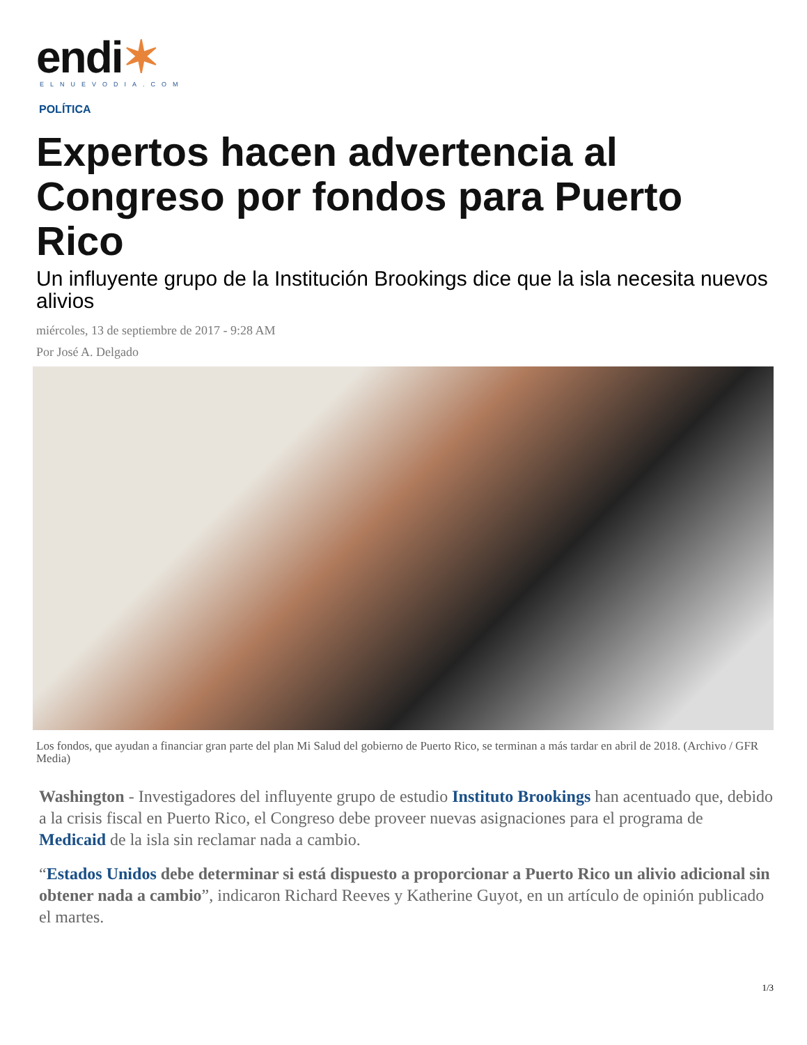endi✶
ELNUEVODIA.COM
POLÍTICA
Expertos hacen advertencia al Congreso por fondos para Puerto Rico
Un influyente grupo de la Institución Brookings dice que la isla necesita nuevos alivios
miércoles, 13 de septiembre de 2017 - 9:28 AM
Por José A. Delgado
Los fondos, que ayudan a financiar gran parte del plan Mi Salud del gobierno de Puerto Rico, se terminan a más tardar en abril de 2018. (Archivo / GFR Media)
Washington - Investigadores del influyente grupo de estudio Instituto Brookings han acentuado que, debido a la crisis fiscal en Puerto Rico, el Congreso debe proveer nuevas asignaciones para el programa de Medicaid de la isla sin reclamar nada a cambio.
“Estados Unidos debe determinar si está dispuesto a proporcionar a Puerto Rico un alivio adicional sin obtener nada a cambio”, indicaron Richard Reeves y Katherine Guyot, en un artículo de opinión publicado el martes.
1/3